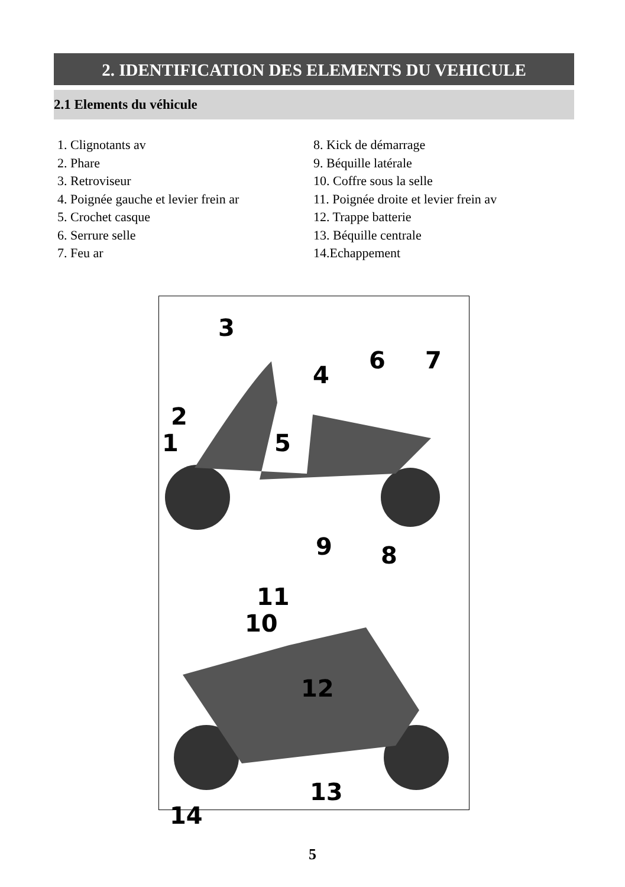2. IDENTIFICATION DES ELEMENTS DU VEHICULE
2.1 Elements du véhicule
1. Clignotants av
2. Phare
3. Retroviseur
4. Poignée gauche et levier frein ar
5. Crochet casque
6. Serrure selle
7. Feu ar
8. Kick de démarrage
9. Béquille latérale
10. Coffre sous la selle
11. Poignée droite et levier frein av
12. Trappe batterie
13. Béquille centrale
14.Echappement
3
4
6 7
2
1 5
9 8
11
10
12
13
14
5